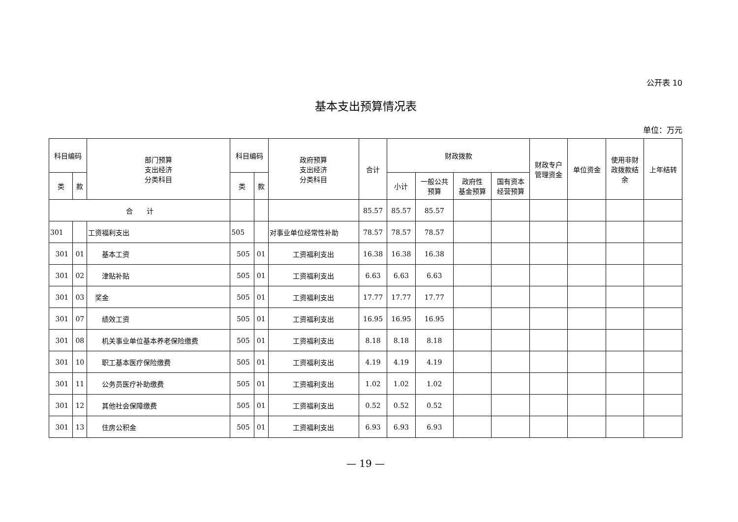公开表 10
基本支出预算情况表
单位：万元
| 科目编码 | | 部门预算 支出经济 分类科目 | 科目编码 | | 政府预算 支出经济 分类科目 | 合计 | 财政拨款 | | | | 财政专户 管理资金 | 单位资金 | 使用非财 政拨款结 余 | 上年结转 |
| --- | --- | --- | --- | --- | --- | --- | --- | --- | --- | --- | --- | --- | --- | --- |
| 类 | 款 | | 类 | 款 | | | 小计 | 一般公共 预算 | 政府性 基金预算 | 国有资本 经营预算 | | | | |
| 合 计 | | | | | | 85.57 | 85.57 | 85.57 | | | | | | |
| 301 | | 工资福利支出 | 505 | | 对事业单位经常性补助 | 78.57 | 78.57 | 78.57 | | | | | | |
| 301 | 01 | 基本工资 | 505 | 01 | 工资福利支出 | 16.38 | 16.38 | 16.38 | | | | | | |
| 301 | 02 | 津贴补贴 | 505 | 01 | 工资福利支出 | 6.63 | 6.63 | 6.63 | | | | | | |
| 301 | 03 | 奖金 | 505 | 01 | 工资福利支出 | 17.77 | 17.77 | 17.77 | | | | | | |
| 301 | 07 | 绩效工资 | 505 | 01 | 工资福利支出 | 16.95 | 16.95 | 16.95 | | | | | | |
| 301 | 08 | 机关事业单位基本养老保险缴费 | 505 | 01 | 工资福利支出 | 8.18 | 8.18 | 8.18 | | | | | | |
| 301 | 10 | 职工基本医疗保险缴费 | 505 | 01 | 工资福利支出 | 4.19 | 4.19 | 4.19 | | | | | | |
| 301 | 11 | 公务员医疗补助缴费 | 505 | 01 | 工资福利支出 | 1.02 | 1.02 | 1.02 | | | | | | |
| 301 | 12 | 其他社会保障缴费 | 505 | 01 | 工资福利支出 | 0.52 | 0.52 | 0.52 | | | | | | |
| 301 | 13 | 住房公积金 | 505 | 01 | 工资福利支出 | 6.93 | 6.93 | 6.93 | | | | | | |
— 19 —